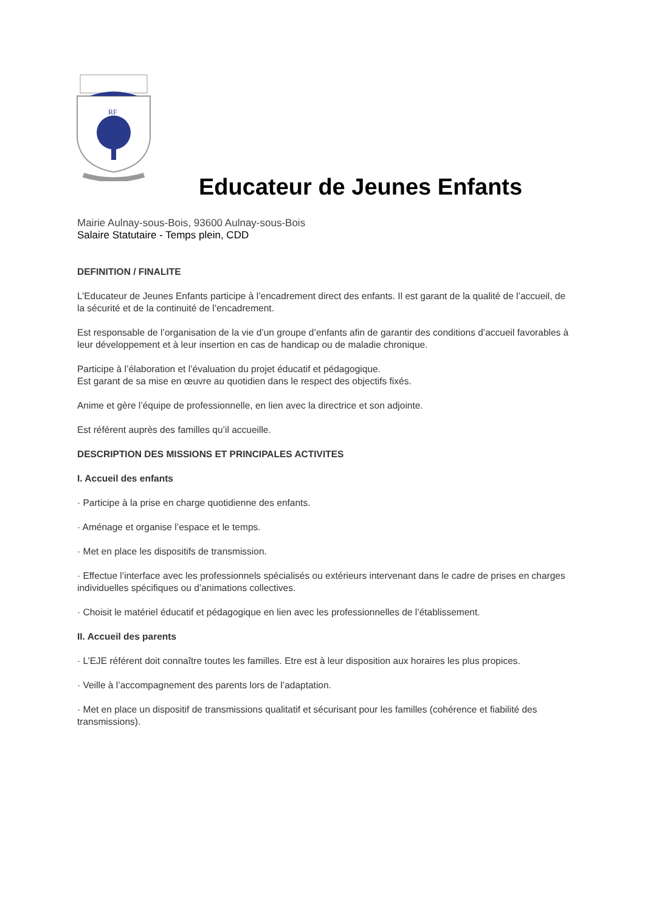RF
Educateur de Jeunes Enfants
Mairie Aulnay-sous-Bois, 93600 Aulnay-sous-Bois
Salaire Statutaire - Temps plein, CDD
DEFINITION / FINALITE
L’Educateur de Jeunes Enfants participe à l’encadrement direct des enfants. Il est garant de la qualité de l’accueil, de la sécurité et de la continuité de l’encadrement.
Est responsable de l’organisation de la vie d’un groupe d’enfants afin de garantir des conditions d’accueil favorables à leur développement et à leur insertion en cas de handicap ou de maladie chronique.
Participe à l’élaboration et l’évaluation du projet éducatif et pédagogique.
Est garant de sa mise en œuvre au quotidien dans le respect des objectifs fixés.
Anime et gère l’équipe de professionnelle, en lien avec la directrice et son adjointe.
Est référent auprès des familles qu’il accueille.
DESCRIPTION DES MISSIONS ET PRINCIPALES ACTIVITES
I. Accueil des enfants
· Participe à la prise en charge quotidienne des enfants.
· Aménage et organise l’espace et le temps.
· Met en place les dispositifs de transmission.
· Effectue l’interface avec les professionnels spécialisés ou extérieurs intervenant dans le cadre de prises en charges individuelles spécifiques ou d’animations collectives.
· Choisit le matériel éducatif et pédagogique en lien avec les professionnelles de l’établissement.
II. Accueil des parents
· L’EJE référent doit connaître toutes les familles. Etre est à leur disposition aux horaires les plus propices.
· Veille à l’accompagnement des parents lors de l’adaptation.
· Met en place un dispositif de transmissions qualitatif et sécurisant pour les familles (cohérence et fiabilité des transmissions).